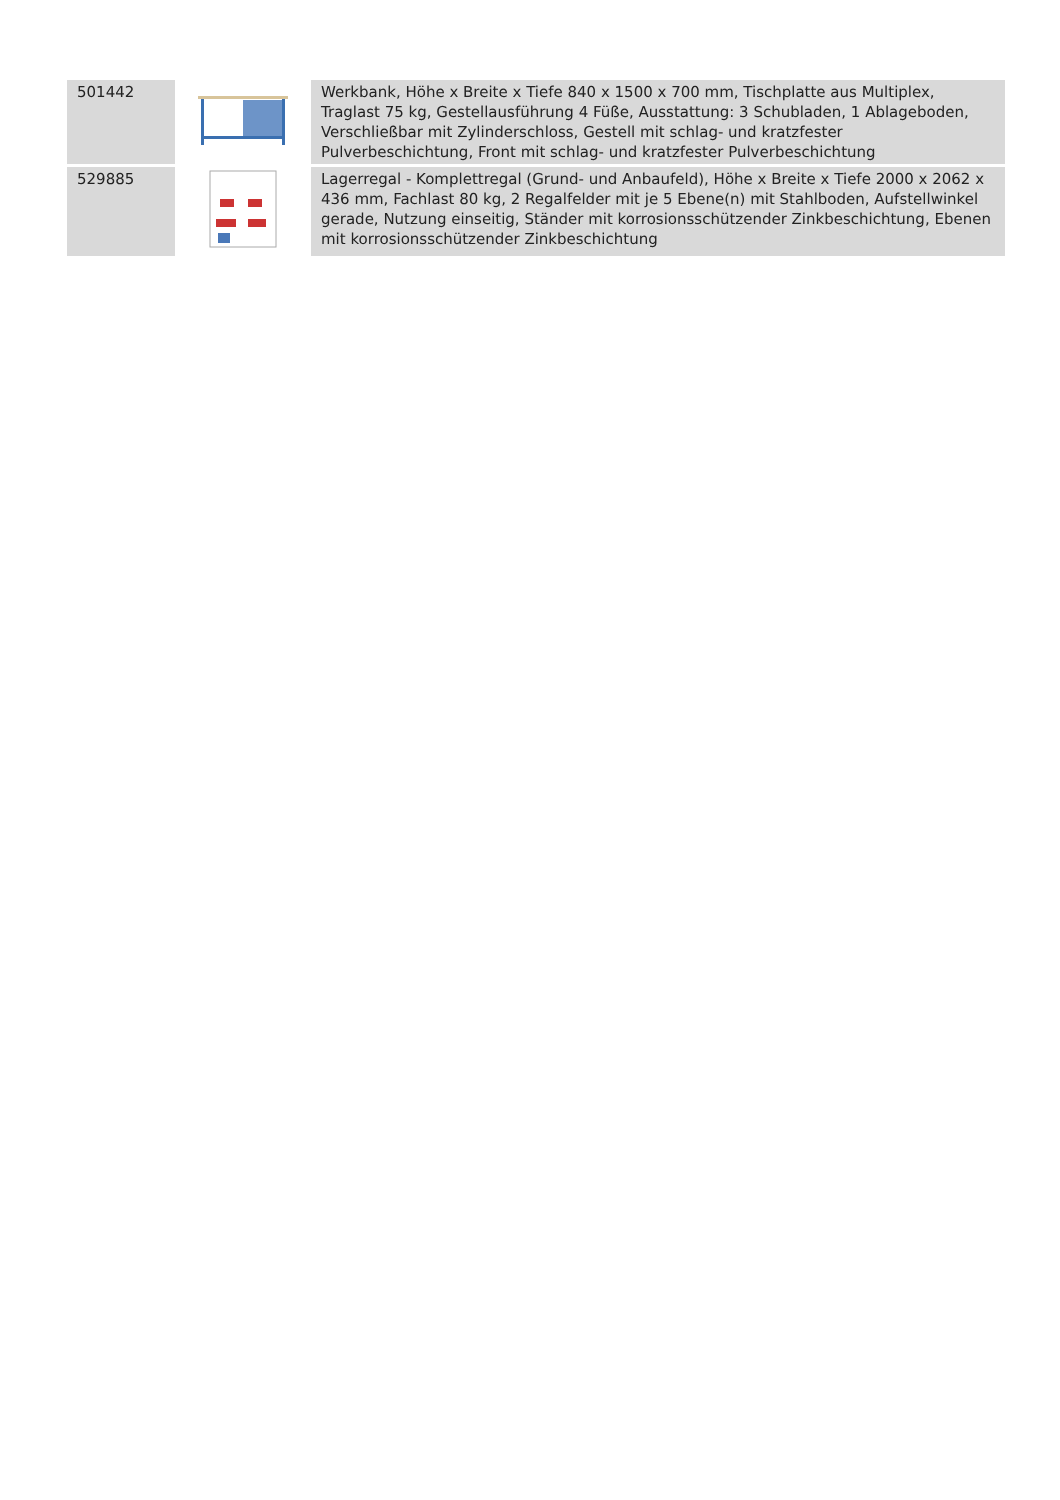| 501442 | | Werkbank, Höhe x Breite x Tiefe 840 x 1500 x 700 mm, Tischplatte aus Multiplex, Traglast 75 kg, Gestellausführung 4 Füße, Ausstattung: 3 Schubladen, 1 Ablageboden, Verschließbar mit Zylinderschloss, Gestell mit schlag- und kratzfester Pulverbeschichtung, Front mit schlag- und kratzfester Pulverbeschichtung |
| 529885 | | Lagerregal - Komplettregal (Grund- und Anbaufeld), Höhe x Breite x Tiefe 2000 x 2062 x 436 mm, Fachlast 80 kg, 2 Regalfelder mit je 5 Ebene(n) mit Stahlboden, Aufstellwinkel gerade, Nutzung einseitig, Ständer mit korrosionsschützender Zinkbeschichtung, Ebenen mit korrosionsschützender Zinkbeschichtung |